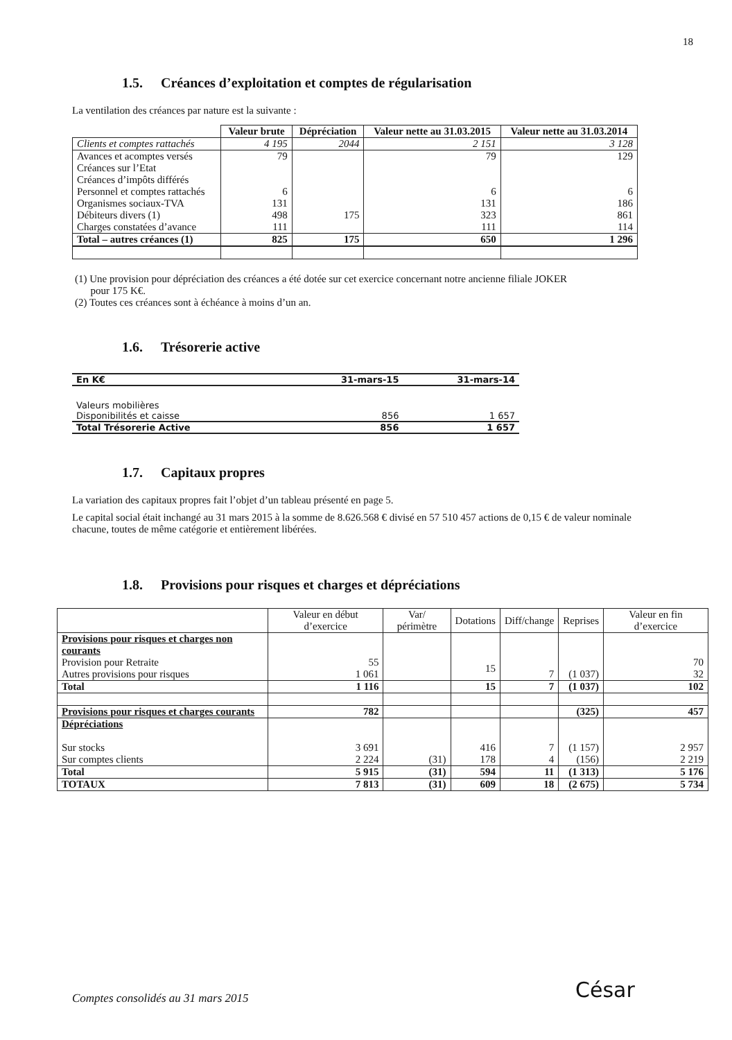18
1.5. Créances d’exploitation et comptes de régularisation
La ventilation des créances par nature est la suivante :
| | Valeur brute | Dépréciation | Valeur nette au 31.03.2015 | Valeur nette au 31.03.2014 |
| --- | --- | --- | --- | --- |
| Clients et comptes rattachés | 4 195 | 2044 | 2 151 | 3 128 |
| Avances et acomptes versés | 79 | | 79 | 129 |
| Créances sur l’Etat | | | | |
| Créances d’impôts différés | | | | |
| Personnel et comptes rattachés | 6 | | 6 | 6 |
| Organismes sociaux-TVA | 131 | | 131 | 186 |
| Débiteurs divers (1) | 498 | 175 | 323 | 861 |
| Charges constatées d’avance | 111 | | 111 | 114 |
| Total – autres créances (1) | 825 | 175 | 650 | 1 296 |
(1) Une provision pour dépréciation des créances a été dotée sur cet exercice concernant notre ancienne filiale JOKER
pour 175 K€.
(2) Toutes ces créances sont à échéance à moins d’un an.
1.6. Trésorerie active
| En K€ | 31-mars-15 | 31-mars-14 |
| Valeurs mobilières | | |
| Disponibilités et caisse | 856 | 1 657 |
| Total Trésorerie Active | 856 | 1 657 |
1.7. Capitaux propres
La variation des capitaux propres fait l’objet d’un tableau présenté en page 5.
Le capital social était inchangé au 31 mars 2015 à la somme de 8.626.568 € divisé en 57 510 457 actions de 0,15 € de valeur nominale chacune, toutes de même catégorie et entièrement libérées.
1.8. Provisions pour risques et charges et dépréciations
| | Valeur en début d’exercice | Var/ périmètre | Dotations | Diff/change | Reprises | Valeur en fin d’exercice |
| --- | --- | --- | --- | --- | --- | --- |
| Provisions pour risques et charges non courants Provision pour Retraite Autres provisions pour risques | 55 1 061 | | 15 | 7 | (1 037) | 70 32 |
| Total | 1 116 | | 15 | 7 | (1 037) | 102 |
| Provisions pour risques et charges courants | 782 | | | | (325) | 457 |
| Dépréciations Sur stocks Sur comptes clients | 3 691 2 224 | (31) | 416 178 | 7 4 | (1 157) (156) | 2 957 2 219 |
| Total | 5 915 | (31) | 594 | 11 | (1 313) | 5 176 |
| TOTAUX | 7 813 | (31) | 609 | 18 | (2 675) | 5 734 |
Comptes consolidés au 31 mars 2015
César